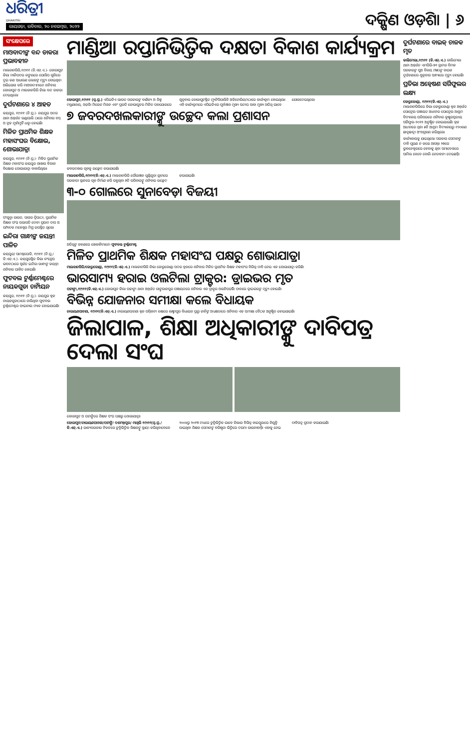ଧରିତ୍ରୀ
DHARITRI
ରାୟଗଡ଼ା, ରବିବାର, ୨୦ ନଭେମ୍ବର, ୨୦୨୨
ଦକ୍ଷିଣ ଓଡ଼ିଶା | ୬
ସଂକ୍ଷେପରେ
ମାଓବାଦୀଙ୍କ ବନ୍ଦ ଡାକରା ପ୍ରଭାବହୀନ
ମାଲକାନଗିରି,୧୯।୧୧ (ଡି.ଏନ୍.ଏ.)- କୋରାପୁଟ ଜିଲା ମାଳିପଦର ଜଙ୍ଗଲରେ ପୋଲିସ ଗୁଳିରେ ଦୁଇ ଜଣ ସାଧାରଣ ଲୋକଙ୍କ ମୃତ୍ୟୁ ହୋଇଥିବା ଅଭିଯୋଗ କରି ମାଓବାଦୀମାନେ ଶନିବାର କୋରାପୁଟ ଓ ମାଲକାନଗିରି ଜିଲା ବନ୍ଦ ଡାକରା ଦେଇଥିଲେ।
ଦୁର୍ଘଟଣାରେ ୪ ଆହତ
ଜୟପୁର, ୧୯।୧୧ (ନି.ପ୍ର.)- ଜୟପୁର ସଦର ଥାନା ଅନ୍ତର୍ଗତ ରଣ୍ଡାପାଲି ଠାରେ ଶନିବାର ବସ୍ ଓ ଟ୍ରକ ମୁହାଁମୁହିଁ ଧକ୍କା ହୋଇଛି।
ମିଳିତ ପ୍ରାଥମିକ ଶିକ୍ଷକ ମହାସଂଘର ବିକ୍ଷୋଭ, ଶୋଭାଯାତ୍ରା
ଜୟପୁର, ୧୯।୧୧ (ନି.ପ୍ର.)- ମିଳିତ ପ୍ରାଥମିକ ଶିକ୍ଷକ ମହାସଂଘ ଜୟପୁର ଶାଖାର ବିଶାଳ ବିକ୍ଷୋଭ ଶୋଭାଯାତ୍ରା ବାହାରିଥିଲା।
ସଂଯୁକ୍ତା ରାଉତ, ସାଗର ତ୍ରିପାଠୀ, ପ୍ରାଥମିକ ଶିକ୍ଷକ ସଂଘ ସଭାପତି ଦେବୀ ପ୍ରସାଦ ଦାସ ଓ ସମ୍ପାଦକ ମହେଶ୍ୱର ମିଶ୍ର ଉପସ୍ଥିତ ଥିଲେ।
ଇନ୍ଦିରା ଗାନ୍ଧୀଙ୍କ ଜୟନ୍ତୀ ପାଳିତ
ଜୟପୁର/ ସାମନ୍ତପୋଡି, ୧୯।୧୧ (ନି.ପ୍ର./ଡି.ଏନ୍.ଏ.)- ଜୟପୁରସ୍ଥିତ ଜିଲା କଂଗ୍ରେସ ଭବନଠାରେ ସ୍ୱର୍ଗତ ଇନ୍ଦିରା ଗାନ୍ଧୀଙ୍କ ଜୟନ୍ତୀ ଶନିବାର ପାଳିତ ହୋଇଛି।
ଫୁଟବଲ ଟୁର୍ଣ୍ଣାମେଣ୍ଟରେ ନାୟକଗୁଡା ଚାମ୍ପିୟନ
ଜୟପୁର, ୧୯।୧୧ (ନି.ପ୍ର.)- ଜୟପୁର ବ୍ଲକ ନାୟକଗୁଡାଠାରେ ଚାଲିଥିବା ଫୁଟବଲ ଟୁର୍ଣ୍ଣାମେଣ୍ଟର ଫାଇନାଲ ମ୍ୟାଚ ହୋଇଯାଇଛି।
ମାଣ୍ଡିଆ ରପ୍ତାନିଭିତ୍ତିକ ଦକ୍ଷତା ବିକାଶ କାର୍ଯ୍ୟକ୍ରମ
କୋରାପୁଟ,୧୯।୧୧ (ସ୍ୱ.ପ୍ର.) ଏପିଇଡିଏ ଭାରତ ସରକାରଙ୍କ ବାଣିଜ୍ୟ ଓ ଶିଳ୍ପ ମନ୍ତ୍ରଣାଳୟ, ଓଡ଼ିଶା ମିଲେଟ ମିଶନ ଏବଂ ପ୍ରଗତି କୋରାପୁଟର ମିଳିତ ସହଯୋଗରେ ଶୁକ୍ରବାର କୋରାପୁଟସ୍ଥିତ ମ୍ୟୁନିସିପାଲିଟି ଅଡିଟୋରିୟମଠାରେ କାର୍ଯ୍ୟକ୍ରମ ହୋଇଥିଲା। ଏହି କାର୍ଯ୍ୟକ୍ରମରେ ଏପିଇଡିଏର ପୂର୍ବାଞ୍ଚଳ ମୁଖ୍ୟ ସନ୍ଦୀପ ସାହା ମୁଖ୍ୟ ଅତିଥି ଭାବେ ଯୋଗଦେଇଥିଲେ।
୭ ଜବରଦଖଲକାରୀଙ୍କୁ ଉଚ୍ଛେଦ କଲା ପ୍ରଶାସନ
ଜବରଦଖଲ ଗୃହକୁ ଉଚ୍ଛେଦ କରାଯାଉଛି।
ମାଲକାନଗିରି,୧୯।୧୧(ଡି.ଏନ୍.ଏ.) ମାଲକାନଗିରି ପୌରାଞ୍ଚଳ ଗୁଣ୍ଡିଗୁଡା ଗ୍ରାମରେ ସରକାରୀ ସ୍ଥାନରେ ଗୃହ ନିର୍ମାଣ କରି ରହୁଥିବା ୭ଟି ପରିବାରଙ୍କୁ ଶନିବାର ଉଚ୍ଛେଦ କରାଯାଇଛି।
୩-୦ ଗୋଲରେ ସୁନାବେଡ଼ା ବିଜୟୀ
ଅତିଥିଙ୍କ ଗହଣରେ ଖେଳାଳିମାନେ। ଫୁଟବଲ ଟୁର୍ଣ୍ଣାମେଣ୍ଟ
ମିଳିତ ପ୍ରାଥମିକ ଶିକ୍ଷକ ମହାସଂଘ ପକ୍ଷରୁ ଶୋଭାଯାତ୍ରା
ମାଲକାନଗିରି/କୋରୁକୋଣ୍ଡା, ୧୯।୧୧(ଡି.ଏନ୍.ଏ.) ମାଲକାନଗିରି ଜିଲା କୋରୁକୋଣ୍ଡା ସଦର ବ୍ଲକରେ ଶନିବାର ମିଳିତ ପ୍ରାଥମିକ ଶିକ୍ଷକ ମହାସଂଘ ବିଭିନ୍ନ ଦାବି ନେଇ ଏକ ଶୋଭାଯାତ୍ରା କରିଛି।
ଭାରସାମ୍ୟ ହରାଇ ଓଲଟିଲା ଟ୍ରାକ୍ଟର: ଡ୍ରାଇଭର ମୃତ
ପଟ୍ଟାଙ୍ଗୀ,୧୯।୧୧(ଡି.ଏନ୍.ଏ.) କୋରାପୁଟ ଜିଲା ପଟ୍ଟାଙ୍ଗୀ ଥାନା ଅନ୍ତର୍ଗତ ଗାଙ୍ଗରାଜପୁର ପଞ୍ଚାୟତରେ ଶନିବାର ଏକ ଟ୍ରାକ୍ଟର ଓଲଟିପଡ଼ିଛି। ଫଳରେ ଡ୍ରାଇଭରଙ୍କ ମୃତ୍ୟୁ ହୋଇଛି।
ବିଭିନ୍ନ ଯୋଜନାର ସମୀକ୍ଷା କଲେ ବିଧାୟକ
ନାରାୟଣପାଟଣା, ୧୯।୧୧(ଡି.ଏନ୍.ଏ.) ନାରାୟଣପାଟଣା ବ୍ଲକ ସମ୍ମିଳନୀ କକ୍ଷରେ ଲକ୍ଷ୍ମୀପୁର ବିଧାୟକ ପ୍ରଭୁ ଜାନିଙ୍କ ଅଧ୍ୟକ୍ଷତାରେ ଶନିବାର ଏକ ସମୀକ୍ଷା ବୈଠକ ଅନୁଷ୍ଠିତ ହୋଇଯାଇଛି।
ଜିଲାପାଳ, ଶିକ୍ଷା ଅଧିକାରୀଙ୍କୁ ଦାବିପତ୍ର ଦେଲା ସଂଘ
କୋରାପୁଟ ଓ ପଟାଙ୍ଗିରେ ଶିକ୍ଷକ ସଂଘ ପକ୍ଷରୁ ଶୋଭାଯାତ୍ରା।
କୋରାପୁଟ/ନାରାୟଣପାଟଣା/ପଟାଙ୍ଗି/ ଦଶମନ୍ତପୁର/ ମାଥିଲି ୧୯।୧୧(ସ୍ୱ.ପ୍ର./ଡି.ଏନ୍.ଏ.) ରାଜ୍ୟସରକାର ନିକଟରେ ଚୁକ୍ତିଭିତ୍ତିକ ଶିକ୍ଷକଙ୍କୁ ସ୍ଥାୟୀ କରିଥିବାବେଳେ ୨୦୦୪ରୁ ୨୦୧୩ ମଧ୍ୟରେ ଚୁକ୍ତିଭିତ୍ତିକ ଭାବେ ଜିଲାର ବିଭିନ୍ନ ହାଇସ୍କୁଲରେ ନିଯୁକ୍ତି ପାଇଥିବା ଶିକ୍ଷକ ସେମାନଙ୍କ ବରିଷ୍ଠତା ଭିତ୍ତିରେ ଦରମା ପାଉନାହାନ୍ତି। ଏହାକୁ ନେଇ ଦାବିପତ୍ର ପ୍ରଦାନ କରାଯାଇଛି।
ଦୁର୍ଘଟଣାରେ ବାଇକ୍ ଚାଳକ ମୃତ
କାଲିମେଲା,୧୯।୧୧ (ଡି.ଏନ୍.ଏ.) କାଲିମେଲା ଥାନା ଅନ୍ତର୍ଗତ ଏମପିଭି-୭୧ ଗ୍ରାମର ବିମଳ ସରକାରଙ୍କ ପୁଅ ବିଜୟ (୩୫)ଙ୍କ ବାଇକ ଦୁର୍ଘଟଣାରେ ଶୁକ୍ରବାର ସନ୍ଧ୍ୟାରେ ମୃତ୍ୟୁ ହୋଇଛି।
ପ୍ରତିଭା ଅନ୍ୱେଷଣ ସର୍ଗିଫୁଲର ଲକ୍ଷ୍ୟ
କୋରୁକୋଣ୍ଡା, ୧୯।୧୧(ଡି.ଏନ୍.ଏ.) ମାଲକାନଗିରିରେ ଜିଲା କୋରୁକୋଣ୍ଡା ବ୍ଲକ ଅନ୍ତର୍ଗତ ପୋଟ୍ରେଲ ପଞ୍ଚାୟତ ଅଧୀନର ପୋଟ୍ରେଲ ଆଶ୍ରମ ବିଦ୍ୟାଳୟ ପରିସରରେ ଶନିବାର କ୍ଲଷ୍ଟରସ୍ତରୀୟ ସର୍ଗିଫୁଲ-୨୦୨୨ ଅନୁଷ୍ଠିତ ହୋଇଯାଇଛି। ବ୍ଲକ ଅଧୀନରେ ଥିବା ୫ଟି ଆଶ୍ରମ ବିଦ୍ୟାଳୟରୁ ୧୨୦ଜଣ ଛାତ୍ରଛାତ୍ରୀ ଅଂଶଗ୍ରହଣ କରିଥିଲେ।
କାର୍ଯ୍ୟାଳୟକୁ ଯାଇଥିଲେ। ସରକାର ସେମାନଙ୍କ ଦାବି ପୂରଣ ନ କଲେ ଆସନ୍ତା ୨୭ରେ ଭୁବନେଶ୍ୱରରେ ହେବାକୁ ଥିବା ସମାବେଶରେ ସାମିଲ ହେବେ ବୋଲି ଚେତାବନୀ ଦେଇଛନ୍ତି।